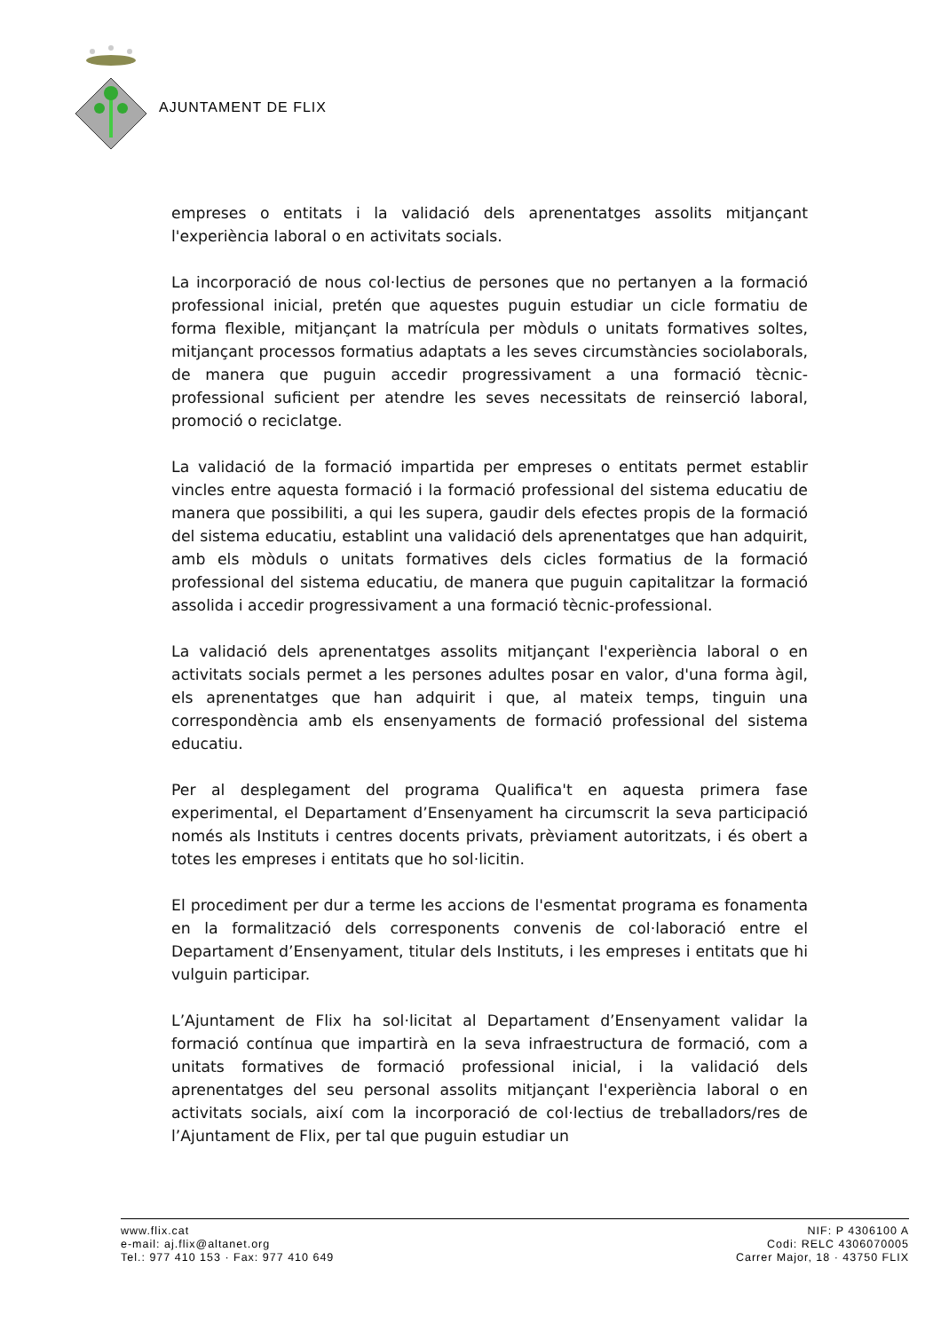AJUNTAMENT DE FLIX
empreses o entitats i la validació dels aprenentatges assolits mitjançant l'experiència laboral o en activitats socials.
La incorporació de nous col·lectius de persones que no pertanyen a la formació professional inicial, pretén que aquestes puguin estudiar un cicle formatiu de forma flexible, mitjançant la matrícula per mòduls o unitats formatives soltes, mitjançant processos formatius adaptats a les seves circumstàncies sociolaborals, de manera que puguin accedir progressivament a una formació tècnic-professional suficient per atendre les seves necessitats de reinserció laboral, promoció o reciclatge.
La validació de la formació impartida per empreses o entitats permet establir vincles entre aquesta formació i la formació professional del sistema educatiu de manera que possibiliti, a qui les supera, gaudir dels efectes propis de la formació del sistema educatiu, establint una validació dels aprenentatges que han adquirit, amb els mòduls o unitats formatives dels cicles formatius de la formació professional del sistema educatiu, de manera que puguin capitalitzar la formació assolida i accedir progressivament a una formació tècnic-professional.
La validació dels aprenentatges assolits mitjançant l'experiència laboral o en activitats socials permet a les persones adultes posar en valor, d'una forma àgil, els aprenentatges que han adquirit i que, al mateix temps, tinguin una correspondència amb els ensenyaments de formació professional del sistema educatiu.
Per al desplegament del programa Qualifica't en aquesta primera fase experimental, el Departament d’Ensenyament ha circumscrit la seva participació només als Instituts i centres docents privats, prèviament autoritzats, i és obert a totes les empreses i entitats que ho sol·licitin.
El procediment per dur a terme les accions de l'esmentat programa es fonamenta en la formalització dels corresponents convenis de col·laboració entre el Departament d’Ensenyament, titular dels Instituts, i les empreses i entitats que hi vulguin participar.
L’Ajuntament de Flix ha sol·licitat al Departament d’Ensenyament validar la formació contínua que impartirà en la seva infraestructura de formació, com a unitats formatives de formació professional inicial, i la validació dels aprenentatges del seu personal assolits mitjançant l'experiència laboral o en activitats socials, així com la incorporació de col·lectius de treballadors/res de l’Ajuntament de Flix, per tal que puguin estudiar un
www.flix.cat
e-mail: aj.flix@altanet.org
Tel.: 977 410 153 · Fax: 977 410 649
NIF: P 4306100 A
Codi: RELC 4306070005
Carrer Major, 18 · 43750 FLIX